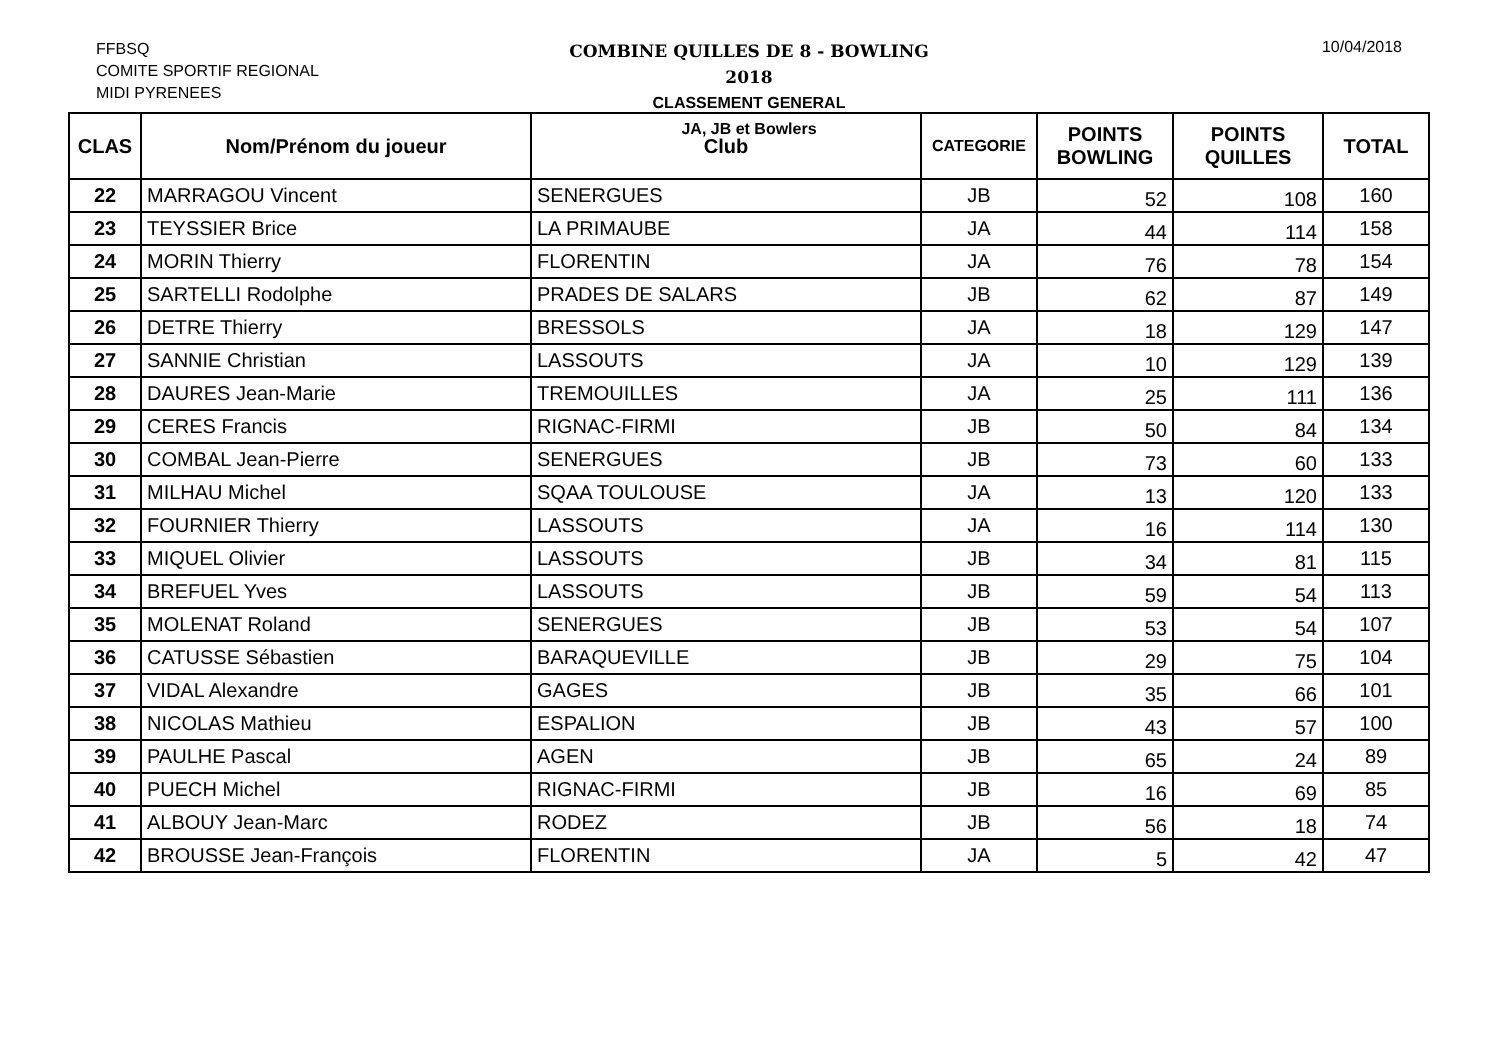FFBSQ
COMITE SPORTIF REGIONAL
MIDI PYRENEES
COMBINE QUILLES DE 8 - BOWLING
2018
CLASSEMENT GENERAL
JA, JB et Bowlers
10/04/2018
| CLAS | Nom/Prénom du joueur | Club | CATEGORIE | POINTS BOWLING | POINTS QUILLES | TOTAL |
| --- | --- | --- | --- | --- | --- | --- |
| 22 | MARRAGOU Vincent | SENERGUES | JB | 52 | 108 | 160 |
| 23 | TEYSSIER Brice | LA PRIMAUBE | JA | 44 | 114 | 158 |
| 24 | MORIN Thierry | FLORENTIN | JA | 76 | 78 | 154 |
| 25 | SARTELLI Rodolphe | PRADES DE SALARS | JB | 62 | 87 | 149 |
| 26 | DETRE Thierry | BRESSOLS | JA | 18 | 129 | 147 |
| 27 | SANNIE Christian | LASSOUTS | JA | 10 | 129 | 139 |
| 28 | DAURES Jean-Marie | TREMOUILLES | JA | 25 | 111 | 136 |
| 29 | CERES Francis | RIGNAC-FIRMI | JB | 50 | 84 | 134 |
| 30 | COMBAL Jean-Pierre | SENERGUES | JB | 73 | 60 | 133 |
| 31 | MILHAU Michel | SQAA TOULOUSE | JA | 13 | 120 | 133 |
| 32 | FOURNIER Thierry | LASSOUTS | JA | 16 | 114 | 130 |
| 33 | MIQUEL Olivier | LASSOUTS | JB | 34 | 81 | 115 |
| 34 | BREFUEL Yves | LASSOUTS | JB | 59 | 54 | 113 |
| 35 | MOLENAT Roland | SENERGUES | JB | 53 | 54 | 107 |
| 36 | CATUSSE Sébastien | BARAQUEVILLE | JB | 29 | 75 | 104 |
| 37 | VIDAL Alexandre | GAGES | JB | 35 | 66 | 101 |
| 38 | NICOLAS Mathieu | ESPALION | JB | 43 | 57 | 100 |
| 39 | PAULHE Pascal | AGEN | JB | 65 | 24 | 89 |
| 40 | PUECH Michel | RIGNAC-FIRMI | JB | 16 | 69 | 85 |
| 41 | ALBOUY Jean-Marc | RODEZ | JB | 56 | 18 | 74 |
| 42 | BROUSSE Jean-François | FLORENTIN | JA | 5 | 42 | 47 |